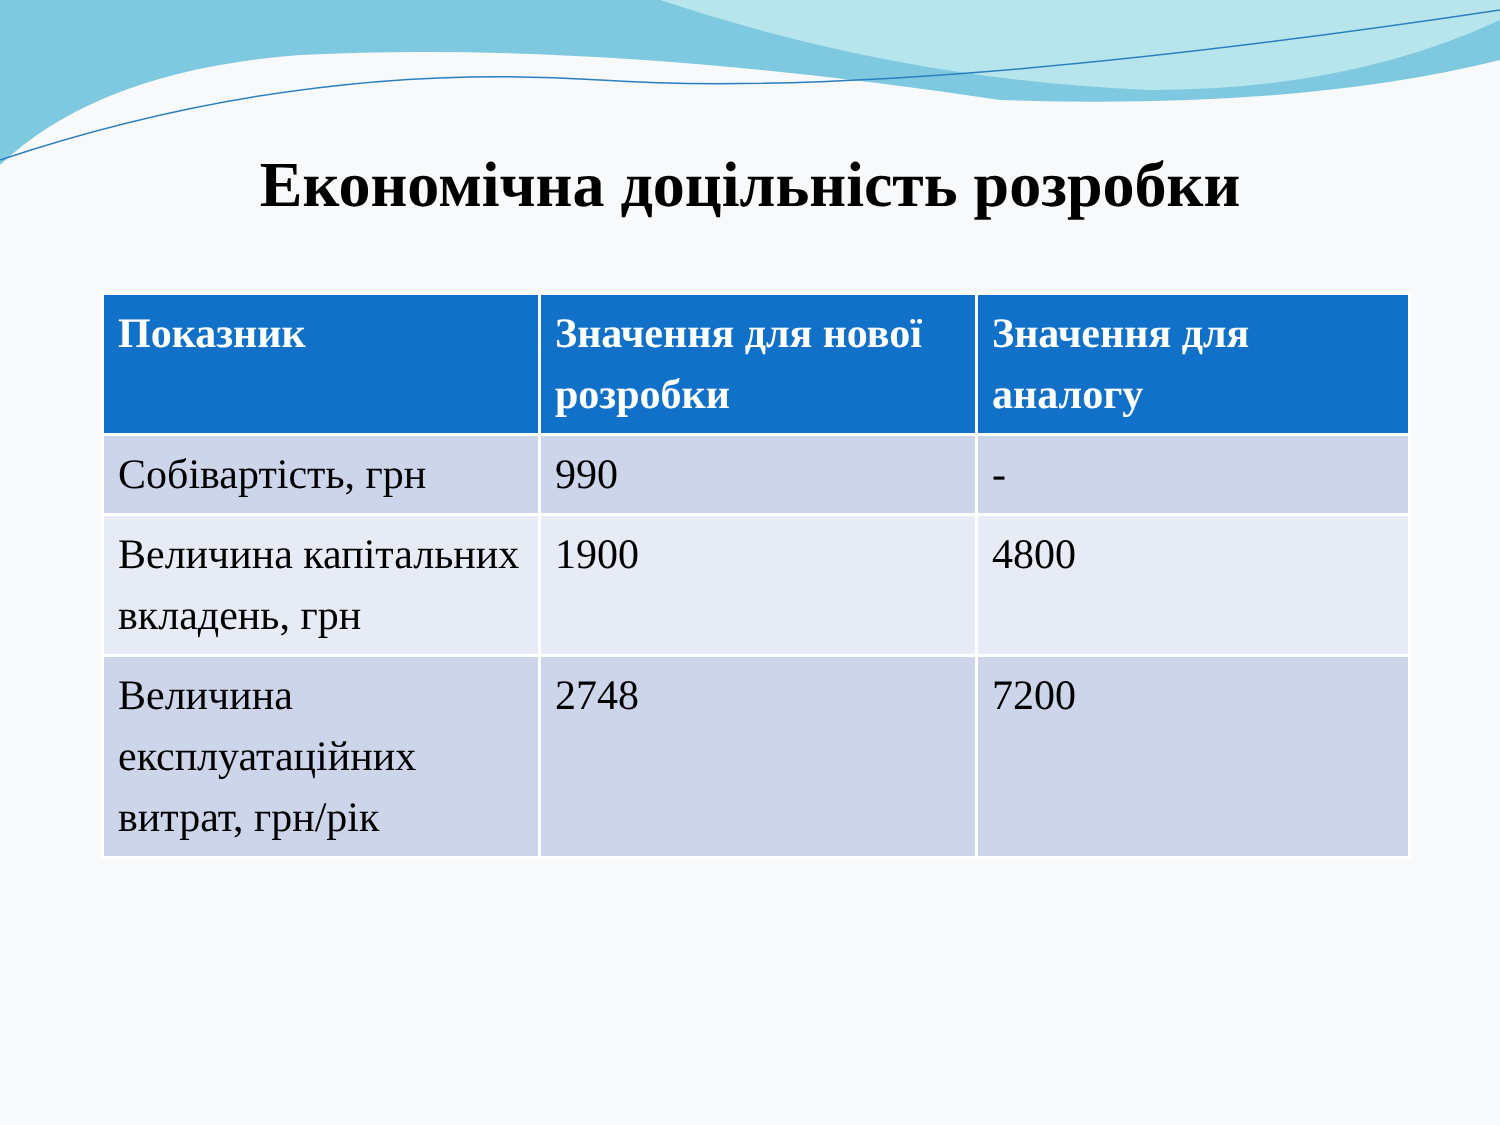Економічна доцільність розробки
| Показник | Значення для нової розробки | Значення для аналогу |
| --- | --- | --- |
| Собівартість, грн | 990 | - |
| Величина капітальних вкладень, грн | 1900 | 4800 |
| Величина експлуатаційних витрат, грн/рік | 2748 | 7200 |